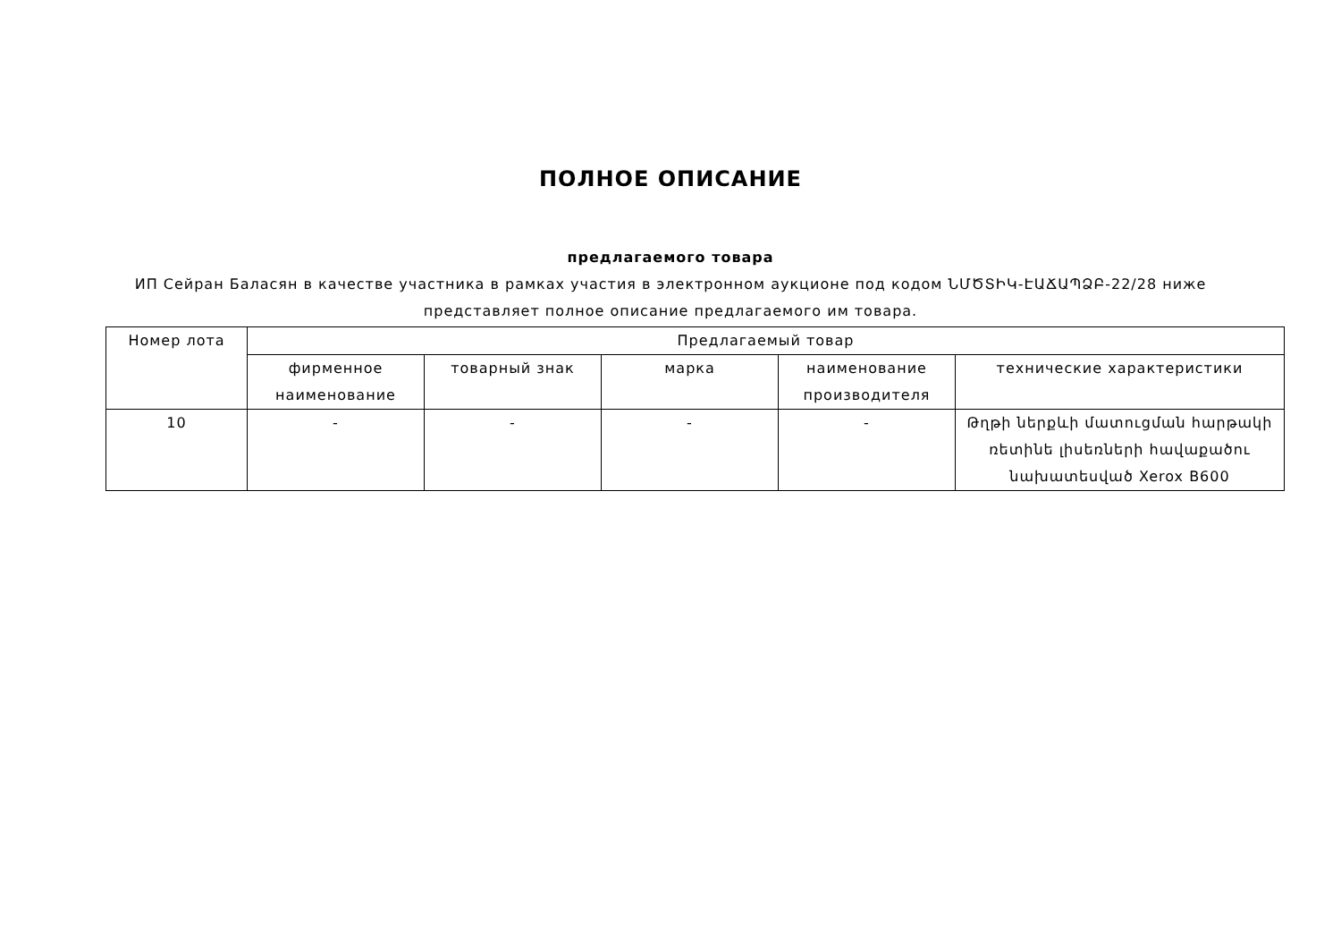ПОЛНОЕ ОПИСАНИЕ
предлагаемого товара
ИП Сейран Баласян в качестве участника в рамках участия в электронном аукционе под кодом ՆՄԾՏԻԿ-ԷԱՃԱՊՁԲ-22/28 ниже представляет полное описание предлагаемого им товара.
| Номер лота | Предлагаемый товар | | | | |
| --- | --- | --- | --- | --- | --- |
| | фирменное наименование | товарный знак | марка | наименование производителя | технические характеристики |
| 10 | - | - | - | - | Թղթի ներքևի մատուցման հարթակի ռետինե լիսեռների հավաքածու նախատեսված Xerox B600 |